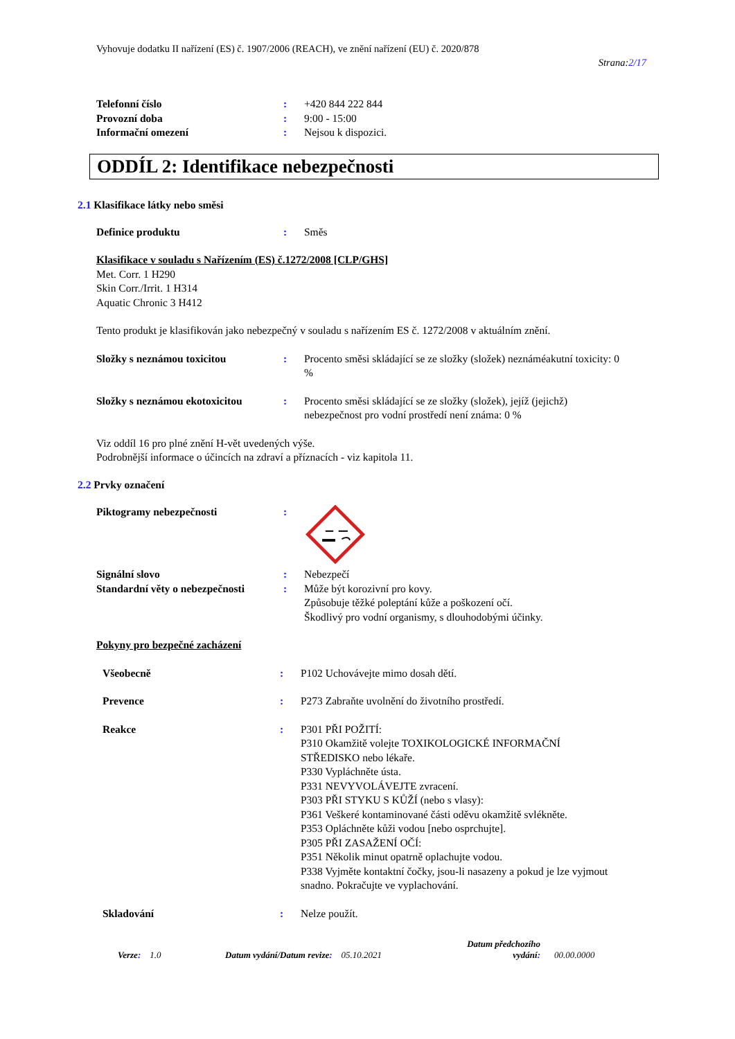Vyhovuje dodatku II nařízení (ES) č. 1907/2006 (REACH), ve znění nařízení (EU) č. 2020/878
Strana:2/17
Telefonní číslo : +420 844 222 844
Provozní doba : 9:00 - 15:00
Informační omezení : Nejsou k dispozici.
ODDÍL 2: Identifikace nebezpečnosti
2.1 Klasifikace látky nebo směsi
Definice produktu : Směs
Klasifikace v souladu s Nařízením (ES) č.1272/2008 [CLP/GHS]
Met. Corr. 1 H290
Skin Corr./Irrit. 1 H314
Aquatic Chronic 3 H412
Tento produkt je klasifikován jako nebezpečný v souladu s nařízením ES č. 1272/2008 v aktuálním znění.
Složky s neznámou toxicitou : Procento směsi skládající se ze složky (složek) neznáméakutní toxicity: 0 %
Složky s neznámou ekotoxicitou
: Procento směsi skládající se ze složky (složek), jejíž (jejichž) nebezpečnost pro vodní prostředí není známa: 0 %
Viz oddíl 16 pro plné znění H-vět uvedených výše.
Podrobnější informace o účincích na zdraví a příznacích - viz kapitola 11.
2.2 Prvky označení
Piktogramy nebezpečnosti :
Signální slovo : Nebezpečí
Standardní věty o nebezpečnosti
: Může být korozivní pro kovy.
Způsobuje těžké poleptání kůže a poškození očí.
Škodlivý pro vodní organismy, s dlouhodobými účinky.
Pokyny pro bezpečné zacházení
Všeobecně : P102 Uchovávejte mimo dosah dětí.
Prevence : P273 Zabraňte uvolnění do životního prostředí.
Reakce : P301 PŘI POŽITÍ:
P310 Okamžitě volejte TOXIKOLOGICKÉ INFORMAČNÍ STŘEDISKO nebo lékaře.
P330 Vypláchněte ústa.
P331 NEVYVOLÁVEJTE zvracení.
P303 PŘI STYKU S KŮŽÍ (nebo s vlasy):
P361 Veškeré kontaminované části oděvu okamžitě svlékněte.
P353 Opláchněte kůži vodou [nebo osprchujte].
P305 PŘI ZASAŽENÍ OČÍ:
P351 Několik minut opatrně oplachujte vodou.
P338 Vyjměte kontaktní čočky, jsou-li nasazeny a pokud je lze vyjmout snadno. Pokračujte ve vyplachování.
Skladování : Nelze použít.
Verze: 1.0
Datum vydání/Datum revize: 05.10.2021
Datum předchozího vydání:
00.00.0000